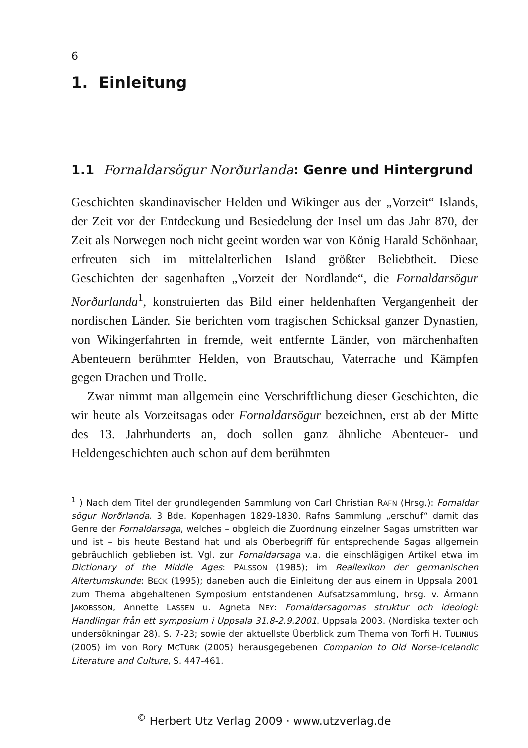6
1. Einleitung
1.1 Fornaldarsögur Norðurlanda: Genre und Hintergrund
Geschichten skandinavischer Helden und Wikinger aus der „Vorzeit“ Islands, der Zeit vor der Entdeckung und Besiedelung der Insel um das Jahr 870, der Zeit als Norwegen noch nicht geeint worden war von König Harald Schönhaar, erfreuten sich im mittelalterlichen Island größter Beliebtheit. Diese Geschichten der sagenhaften „Vorzeit der Nordlande“, die Fornaldarsögur Norðurlanda<sup>1</sup>, konstruierten das Bild einer heldenhaften Vergangenheit der nordischen Länder. Sie berichten vom tragischen Schicksal ganzer Dynastien, von Wikingerfahrten in fremde, weit entfernte Länder, von märchenhaften Abenteuern berühmter Helden, von Brautschau, Vaterrache und Kämpfen gegen Drachen und Trolle.
Zwar nimmt man allgemein eine Verschriftlichung dieser Geschichten, die wir heute als Vorzeitsagas oder Fornaldarsögur bezeichnen, erst ab der Mitte des 13. Jahrhunderts an, doch sollen ganz ähnliche Abenteuer- und Heldengeschichten auch schon auf dem berühmten
<sup>1</sup> ) Nach dem Titel der grundlegenden Sammlung von Carl Christian RAFN (Hrsg.): Fornaldar sögur Norðrlanda. 3 Bde. Kopenhagen 1829-1830. Rafns Sammlung „erschuf“ damit das Genre der Fornaldarsaga, welches – obgleich die Zuordnung einzelner Sagas umstritten war und ist – bis heute Bestand hat und als Oberbegriff für entsprechende Sagas allgemein gebräuchlich geblieben ist. Vgl. zur Fornaldarsaga v.a. die einschlägigen Artikel etwa im Dictionary of the Middle Ages: PÁLSSON (1985); im Reallexikon der germanischen Altertumskunde: BECK (1995); daneben auch die Einleitung der aus einem in Uppsala 2001 zum Thema abgehaltenen Symposium entstandenen Aufsatzsammlung, hrsg. v. Ármann JAKOBSSON, Annette LASSEN u. Agneta NEY: Fornaldarsagornas struktur och ideologi: Handlingar från ett symposium i Uppsala 31.8-2.9.2001. Uppsala 2003. (Nordiska texter och undersökningar 28). S. 7-23; sowie der aktuellste Überblick zum Thema von Torfi H. TULINIUS (2005) im von Rory MCTURK (2005) herausgegebenen Companion to Old Norse-Icelandic Literature and Culture, S. 447-461.
<sup>©</sup> Herbert Utz Verlag 2009 · www.utzverlag.de